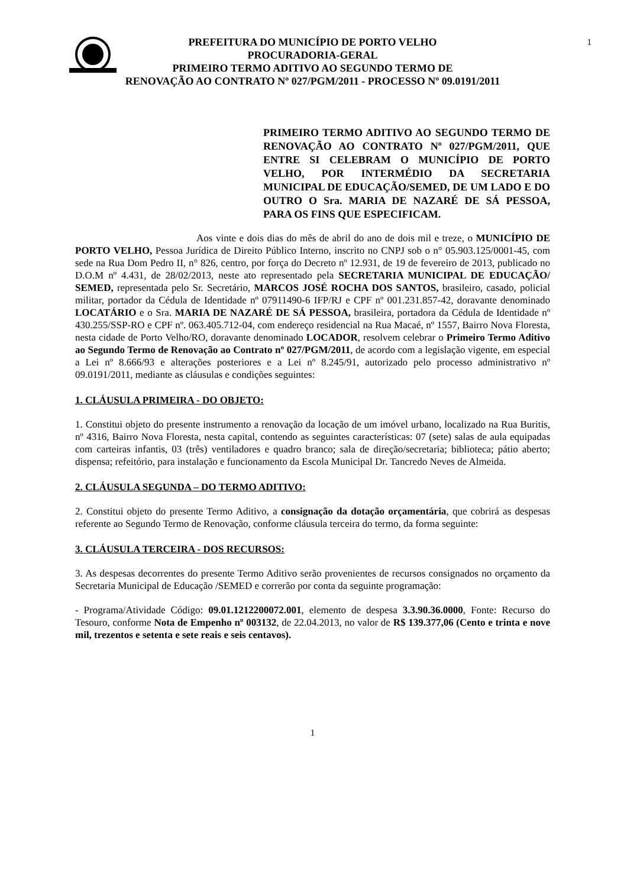1 PREFEITURA DO MUNICÍPIO DE PORTO VELHO
PROCURADORIA-GERAL
PRIMEIRO TERMO ADITIVO AO SEGUNDO TERMO DE
RENOVAÇÃO AO CONTRATO Nº 027/PGM/2011 - PROCESSO Nº 09.0191/2011
PRIMEIRO TERMO ADITIVO AO SEGUNDO TERMO DE RENOVAÇÃO AO CONTRATO Nº 027/PGM/2011, QUE ENTRE SI CELEBRAM O MUNICÍPIO DE PORTO VELHO, POR INTERMÉDIO DA SECRETARIA MUNICIPAL DE EDUCAÇÃO/SEMED, DE UM LADO E DO OUTRO O Sra. MARIA DE NAZARÉ DE SÁ PESSOA, PARA OS FINS QUE ESPECIFICAM.
Aos vinte e dois dias do mês de abril do ano de dois mil e treze, o MUNICÍPIO DE PORTO VELHO, Pessoa Jurídica de Direito Público Interno, inscrito no CNPJ sob o n° 05.903.125/0001-45, com sede na Rua Dom Pedro II, n° 826, centro, por força do Decreto nº 12.931, de 19 de fevereiro de 2013, publicado no D.O.M nº 4.431, de 28/02/2013, neste ato representado pela SECRETARIA MUNICIPAL DE EDUCAÇÃO/ SEMED, representada pelo Sr. Secretário, MARCOS JOSÉ ROCHA DOS SANTOS, brasileiro, casado, policial militar, portador da Cédula de Identidade nº 07911490-6 IFP/RJ e CPF nº 001.231.857-42, doravante denominado LOCATÁRIO e o Sra. MARIA DE NAZARÉ DE SÁ PESSOA, brasileira, portadora da Cédula de Identidade nº 430.255/SSP-RO e CPF nº. 063.405.712-04, com endereço residencial na Rua Macaé, nº 1557, Bairro Nova Floresta, nesta cidade de Porto Velho/RO, doravante denominado LOCADOR, resolvem celebrar o Primeiro Termo Aditivo ao Segundo Termo de Renovação ao Contrato nº 027/PGM/2011, de acordo com a legislação vigente, em especial a Lei nº 8.666/93 e alterações posteriores e a Lei nº 8.245/91, autorizado pelo processo administrativo nº 09.0191/2011, mediante as cláusulas e condições seguintes:
1. CLÁUSULA PRIMEIRA - DO OBJETO:
1. Constitui objeto do presente instrumento a renovação da locação de um imóvel urbano, localizado na Rua Buritis, nº 4316, Bairro Nova Floresta, nesta capital, contendo as seguintes características: 07 (sete) salas de aula equipadas com carteiras infantis, 03 (três) ventiladores e quadro branco; sala de direção/secretaria; biblioteca; pátio aberto; dispensa; refeitório, para instalação e funcionamento da Escola Municipal Dr. Tancredo Neves de Almeida.
2. CLÁUSULA SEGUNDA – DO TERMO ADITIVO:
2. Constitui objeto do presente Termo Aditivo, a consignação da dotação orçamentária, que cobrirá as despesas referente ao Segundo Termo de Renovação, conforme cláusula terceira do termo, da forma seguinte:
3. CLÁUSULA TERCEIRA - DOS RECURSOS:
3. As despesas decorrentes do presente Termo Aditivo serão provenientes de recursos consignados no orçamento da Secretaria Municipal de Educação /SEMED e correrão por conta da seguinte programação:
- Programa/Atividade Código: 09.01.1212200072.001, elemento de despesa 3.3.90.36.0000, Fonte: Recurso do Tesouro, conforme Nota de Empenho nº 003132, de 22.04.2013, no valor de R$ 139.377,06 (Cento e trinta e nove mil, trezentos e setenta e sete reais e seis centavos).
1